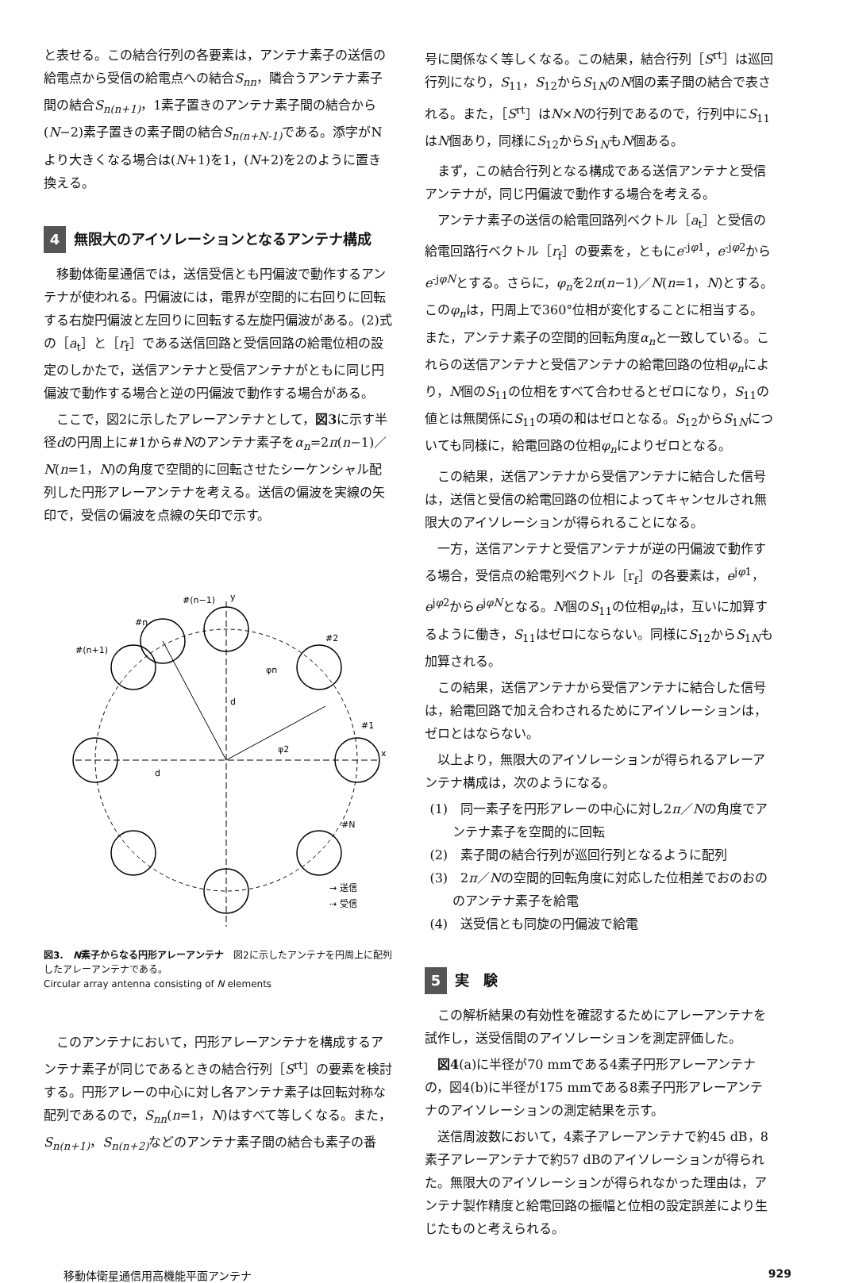と表せる。この結合行列の各要素は，アンテナ素子の送信の給電点から受信の給電点への結合S<sub>nn</sub>，隣合うアンテナ素子間の結合S<sub>n(n+1)</sub>，1素子置きのアンテナ素子間の結合から(N−2)素子置きの素子間の結合S<sub>n(n+N-1)</sub> である。添字がNより大きくなる場合は(N+1)を1，(N+2)を2のように置き換える。
4 無限大のアイソレーションとなるアンテナ構成
移動体衛星通信では，送信受信とも円偏波で動作するアンテナが使われる。円偏波には，電界が空間的に右回りに回転する右旋円偏波と左回りに回転する左旋円偏波がある。(2)式の［a<sub>t</sub>］と［r<sub>f</sub>］である送信回路と受信回路の給電位相の設定のしかたで，送信アンテナと受信アンテナがともに同じ円偏波で動作する場合と逆の円偏波で動作する場合がある。
ここで，図2に示したアレーアンテナとして，図3に示す半径dの円周上に#1から#Nのアンテナ素子をα<sub>n</sub>=2π(n−1)／N(n=1，N)の角度で空間的に回転させたシーケンシャル配列した円形アレーアンテナを考える。送信の偏波を実線の矢印で，受信の偏波を点線の矢印で示す。
#(n−1)
y
#n
#(n+1)
#2
#1
x
#N
d
d
φn
φ2
→ 送信
⇢ 受信
図3.　N素子からなる円形アレーアンテナ　図2に示したアンテナを円周上に配列したアレーアンテナである。
Circular array antenna consisting of N elements
このアンテナにおいて，円形アレーアンテナを構成するアンテナ素子が同じであるときの結合行列［S<sup>rt</sup>］の要素を検討する。円形アレーの中心に対し各アンテナ素子は回転対称な配列であるので，S<sub>nn</sub>(n=1，N)はすべて等しくなる。また，S<sub>n(n+1)</sub>，S<sub>n(n+2)</sub> などのアンテナ素子間の結合も素子の番
号に関係なく等しくなる。この結果，結合行列［S<sup>rt</sup>］は巡回行列になり，S<sub>11</sub>，S<sub>12</sub>からS<sub>1N</sub>のN個の素子間の結合で表される。また，［S<sup>rt</sup>］はN×Nの行列であるので，行列中にS<sub>11</sub>はN個あり，同様にS<sub>12</sub>からS<sub>1N</sub>もN個ある。
まず，この結合行列となる構成である送信アンテナと受信アンテナが，同じ円偏波で動作する場合を考える。
アンテナ素子の送信の給電回路列ベクトル［a<sub>t</sub>］と受信の給電回路行ベクトル［r<sub>f</sub>］の要素を，ともにe<sup>-jφ1</sup>，e<sup>-jφ2</sup>からe<sup>-jφN</sup>とする。さらに，φ<sub>n</sub>を2π(n−1)／N(n=1，N)とする。このφ<sub>n</sub>は，円周上で360°位相が変化することに相当する。また，アンテナ素子の空間的回転角度α<sub>n</sub>と一致している。これらの送信アンテナと受信アンテナの給電回路の位相φ<sub>n</sub>により，N個のS<sub>11</sub>の位相をすべて合わせるとゼロになり，S<sub>11</sub>の値とは無関係にS<sub>11</sub>の項の和はゼロとなる。S<sub>12</sub>からS<sub>1N</sub>についても同様に，給電回路の位相φ<sub>n</sub>によりゼロとなる。
この結果，送信アンテナから受信アンテナに結合した信号は，送信と受信の給電回路の位相によってキャンセルされ無限大のアイソレーションが得られることになる。
一方，送信アンテナと受信アンテナが逆の円偏波で動作する場合，受信点の給電列ベクトル［r<sub>f</sub>］の各要素は，e<sup>jφ1</sup>，e<sup>jφ2</sup>からe<sup>jφN</sup>となる。N個のS<sub>11</sub>の位相φ<sub>n</sub>は，互いに加算するように働き，S<sub>11</sub>はゼロにならない。同様にS<sub>12</sub>からS<sub>1N</sub>も加算される。
この結果，送信アンテナから受信アンテナに結合した信号は，給電回路で加え合わされるためにアイソレーションは，ゼロとはならない。
以上より，無限大のアイソレーションが得られるアレーアンテナ構成は，次のようになる。
(1)　同一素子を円形アレーの中心に対し2π／Nの角度でアンテナ素子を空間的に回転
(2)　素子間の結合行列が巡回行列となるように配列
(3)　2π／Nの空間的回転角度に対応した位相差でおのおののアンテナ素子を給電
(4)　送受信とも同旋の円偏波で給電
5 実　験
この解析結果の有効性を確認するためにアレーアンテナを試作し，送受信間のアイソレーションを測定評価した。
図4(a)に半径が70 mmである4素子円形アレーアンテナの，図4(b)に半径が175 mmである8素子円形アレーアンテナのアイソレーションの測定結果を示す。
送信周波数において，4素子アレーアンテナで約45 dB，8素子アレーアンテナで約57 dBのアイソレーションが得られた。無限大のアイソレーションが得られなかった理由は，アンテナ製作精度と給電回路の振幅と位相の設定誤差により生じたものと考えられる。
移動体衛星通信用高機能平面アンテナ 929